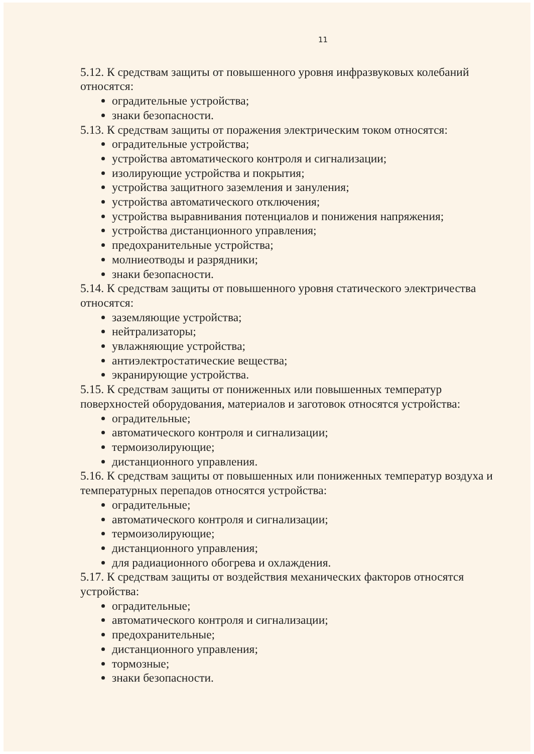11
5.12. К средствам защиты от повышенного уровня инфразвуковых колебаний относятся:
оградительные устройства;
знаки безопасности.
5.13. К средствам защиты от поражения электрическим током относятся:
оградительные устройства;
устройства автоматического контроля и сигнализации;
изолирующие устройства и покрытия;
устройства защитного заземления и зануления;
устройства автоматического отключения;
устройства выравнивания потенциалов и понижения напряжения;
устройства дистанционного управления;
предохранительные устройства;
молниеотводы и разрядники;
знаки безопасности.
5.14. К средствам защиты от повышенного уровня статического электричества относятся:
заземляющие устройства;
нейтрализаторы;
увлажняющие устройства;
антиэлектростатические вещества;
экранирующие устройства.
5.15. К средствам защиты от пониженных или повышенных температур поверхностей оборудования, материалов и заготовок относятся устройства:
оградительные;
автоматического контроля и сигнализации;
термоизолирующие;
дистанционного управления.
5.16. К средствам защиты от повышенных или пониженных температур воздуха и температурных перепадов относятся устройства:
оградительные;
автоматического контроля и сигнализации;
термоизолирующие;
дистанционного управления;
для радиационного обогрева и охлаждения.
5.17. К средствам защиты от воздействия механических факторов относятся устройства:
оградительные;
автоматического контроля и сигнализации;
предохранительные;
дистанционного управления;
тормозные;
знаки безопасности.